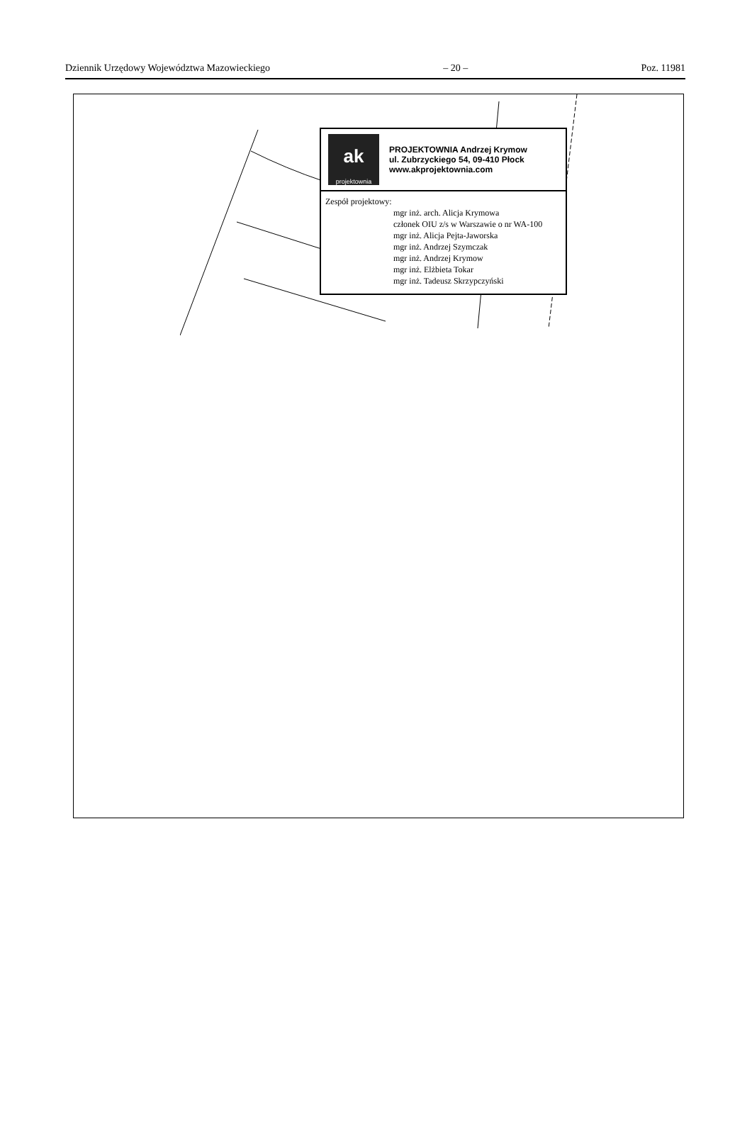Dziennik Urzędowy Województwa Mazowieckiego – 20 – Poz. 11981
ak
projektownia
PROJEKTOWNIA Andrzej Krymow
ul. Zubrzyckiego 54, 09-410 Płock
www.akprojektownia.com
Zespół projektowy:
mgr inż. arch. Alicja Krymowa
członek OIU z/s w Warszawie o nr WA-100
mgr inż. Alicja Pejta-Jaworska
mgr inż. Andrzej Szymczak
mgr inż. Andrzej Krymow
mgr inż. Elżbieta Tokar
mgr inż. Tadeusz Skrzypczyński